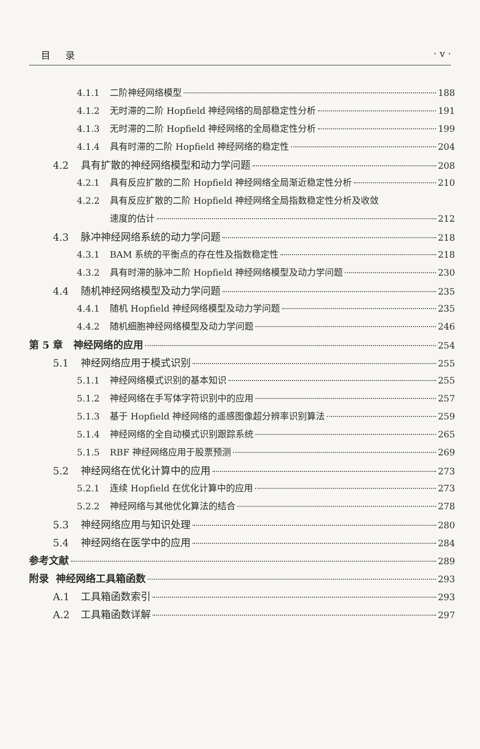目录 · v ·
4.1.1 二阶神经网络模型 188
4.1.2 无时滞的二阶 Hopfield 神经网络的局部稳定性分析 191
4.1.3 无时滞的二阶 Hopfield 神经网络的全局稳定性分析 199
4.1.4 具有时滞的二阶 Hopfield 神经网络的稳定性 204
4.2 具有扩散的神经网络模型和动力学问题 208
4.2.1 具有反应扩散的二阶 Hopfield 神经网络全局渐近稳定性分析 210
4.2.2 具有反应扩散的二阶 Hopfield 神经网络全局指数稳定性分析及收敛
速度的估计 212
4.3 脉冲神经网络系统的动力学问题 218
4.3.1 BAM 系统的平衡点的存在性及指数稳定性 218
4.3.2 具有时滞的脉冲二阶 Hopfield 神经网络模型及动力学问题 230
4.4 随机神经网络模型及动力学问题 235
4.4.1 随机 Hopfield 神经网络模型及动力学问题 235
4.4.2 随机细胞神经网络模型及动力学问题 246
第 5 章 神经网络的应用 254
5.1 神经网络应用于模式识别 255
5.1.1 神经网络模式识别的基本知识 255
5.1.2 神经网络在手写体字符识别中的应用 257
5.1.3 基于 Hopfield 神经网络的遥感图像超分辨率识别算法 259
5.1.4 神经网络的全自动模式识别跟踪系统 265
5.1.5 RBF 神经网络应用于股票预测 269
5.2 神经网络在优化计算中的应用 273
5.2.1 连续 Hopfield 在优化计算中的应用 273
5.2.2 神经网络与其他优化算法的结合 278
5.3 神经网络应用与知识处理 280
5.4 神经网络在医学中的应用 284
参考文献 289
附录 神经网络工具箱函数 293
A.1 工具箱函数索引 293
A.2 工具箱函数详解 297